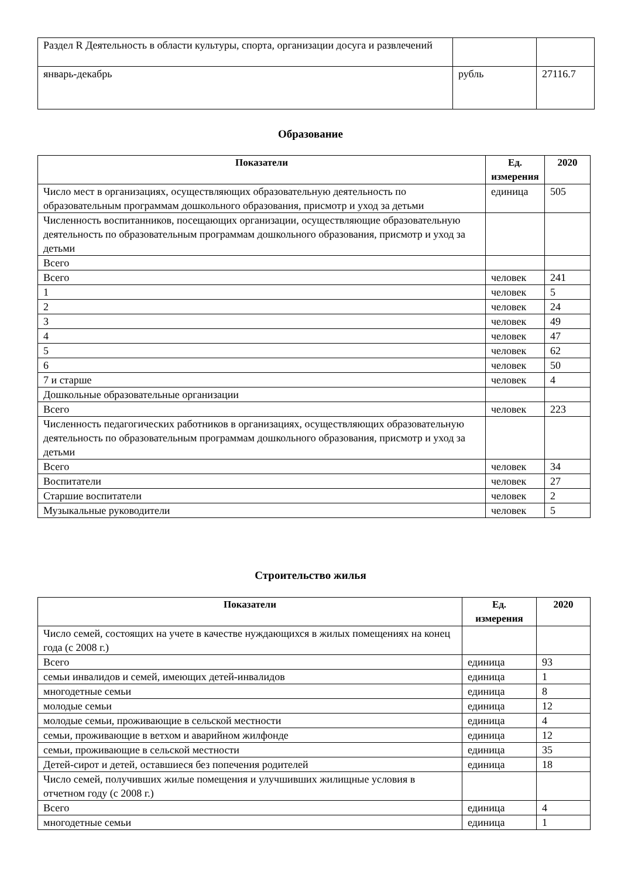| Раздел R Деятельность в области культуры, спорта, организации досуга и развлечений | | |
| январь-декабрь | рубль | 27116.7 |
Образование
| Показатели | Ед. измерения | 2020 |
| --- | --- | --- |
| Число мест в организациях, осуществляющих образовательную деятельность по образовательным программам дошкольного образования, присмотр и уход за детьми | единица | 505 |
| Численность воспитанников, посещающих организации, осуществляющие образовательную деятельность по образовательным программам дошкольного образования, присмотр и уход за детьми | | |
| Всего | | |
| Всего | человек | 241 |
| 1 | человек | 5 |
| 2 | человек | 24 |
| 3 | человек | 49 |
| 4 | человек | 47 |
| 5 | человек | 62 |
| 6 | человек | 50 |
| 7 и старше | человек | 4 |
| Дошкольные образовательные организации | | |
| Всего | человек | 223 |
| Численность педагогических работников в организациях, осуществляющих образовательную деятельность по образовательным программам дошкольного образования, присмотр и уход за детьми | | |
| Всего | человек | 34 |
| Воспитатели | человек | 27 |
| Старшие воспитатели | человек | 2 |
| Музыкальные руководители | человек | 5 |
Строительство жилья
| Показатели | Ед. измерения | 2020 |
| --- | --- | --- |
| Число семей, состоящих на учете в качестве нуждающихся в жилых помещениях на конец года (с 2008 г.) | | |
| Всего | единица | 93 |
| семьи инвалидов и семей, имеющих детей-инвалидов | единица | 1 |
| многодетные семьи | единица | 8 |
| молодые семьи | единица | 12 |
| молодые семьи, проживающие в сельской местности | единица | 4 |
| семьи, проживающие в ветхом и аварийном жилфонде | единица | 12 |
| семьи, проживающие в сельской местности | единица | 35 |
| Детей-сирот и детей, оставшиеся без попечения родителей | единица | 18 |
| Число семей, получивших жилые помещения и улучшивших жилищные условия в отчетном году (с 2008 г.) | | |
| Всего | единица | 4 |
| многодетные семьи | единица | 1 |